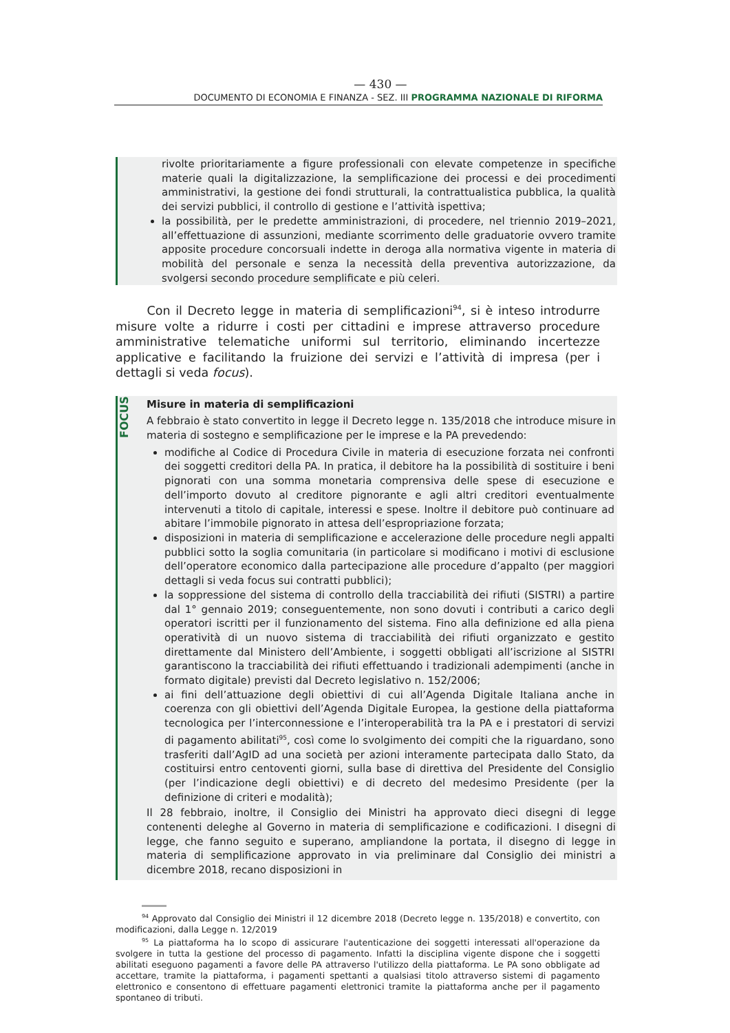— 430 —
DOCUMENTO DI ECONOMIA E FINANZA - SEZ. III PROGRAMMA NAZIONALE DI RIFORMA
rivolte prioritariamente a figure professionali con elevate competenze in specifiche materie quali la digitalizzazione, la semplificazione dei processi e dei procedimenti amministrativi, la gestione dei fondi strutturali, la contrattualistica pubblica, la qualità dei servizi pubblici, il controllo di gestione e l’attività ispettiva;
la possibilità, per le predette amministrazioni, di procedere, nel triennio 2019–2021, all’effettuazione di assunzioni, mediante scorrimento delle graduatorie ovvero tramite apposite procedure concorsuali indette in deroga alla normativa vigente in materia di mobilità del personale e senza la necessità della preventiva autorizzazione, da svolgersi secondo procedure semplificate e più celeri.
Con il Decreto legge in materia di semplificazioni<sup>94</sup>, si è inteso introdurre misure volte a ridurre i costi per cittadini e imprese attraverso procedure amministrative telematiche uniformi sul territorio, eliminando incertezze applicative e facilitando la fruizione dei servizi e l’attività di impresa (per i dettagli si veda focus).
FOCUS
Misure in materia di semplificazioni
A febbraio è stato convertito in legge il Decreto legge n. 135/2018 che introduce misure in materia di sostegno e semplificazione per le imprese e la PA prevedendo:
modifiche al Codice di Procedura Civile in materia di esecuzione forzata nei confronti dei soggetti creditori della PA. In pratica, il debitore ha la possibilità di sostituire i beni pignorati con una somma monetaria comprensiva delle spese di esecuzione e dell’importo dovuto al creditore pignorante e agli altri creditori eventualmente intervenuti a titolo di capitale, interessi e spese. Inoltre il debitore può continuare ad abitare l’immobile pignorato in attesa dell’espropriazione forzata;
disposizioni in materia di semplificazione e accelerazione delle procedure negli appalti pubblici sotto la soglia comunitaria (in particolare si modificano i motivi di esclusione dell’operatore economico dalla partecipazione alle procedure d’appalto (per maggiori dettagli si veda focus sui contratti pubblici);
la soppressione del sistema di controllo della tracciabilità dei rifiuti (SISTRI) a partire dal 1° gennaio 2019; conseguentemente, non sono dovuti i contributi a carico degli operatori iscritti per il funzionamento del sistema. Fino alla definizione ed alla piena operatività di un nuovo sistema di tracciabilità dei rifiuti organizzato e gestito direttamente dal Ministero dell’Ambiente, i soggetti obbligati all’iscrizione al SISTRI garantiscono la tracciabilità dei rifiuti effettuando i tradizionali adempimenti (anche in formato digitale) previsti dal Decreto legislativo n. 152/2006;
ai fini dell’attuazione degli obiettivi di cui all’Agenda Digitale Italiana anche in coerenza con gli obiettivi dell’Agenda Digitale Europea, la gestione della piattaforma tecnologica per l’interconnessione e l’interoperabilità tra la PA e i prestatori di servizi di pagamento abilitati<sup>95</sup>, così come lo svolgimento dei compiti che la riguardano, sono trasferiti dall’AgID ad una società per azioni interamente partecipata dallo Stato, da costituirsi entro centoventi giorni, sulla base di direttiva del Presidente del Consiglio (per l’indicazione degli obiettivi) e di decreto del medesimo Presidente (per la definizione di criteri e modalità);
Il 28 febbraio, inoltre, il Consiglio dei Ministri ha approvato dieci disegni di legge contenenti deleghe al Governo in materia di semplificazione e codificazioni. I disegni di legge, che fanno seguito e superano, ampliandone la portata, il disegno di legge in materia di semplificazione approvato in via preliminare dal Consiglio dei ministri a dicembre 2018, recano disposizioni in
<sup>94</sup> Approvato dal Consiglio dei Ministri il 12 dicembre 2018 (Decreto legge n. 135/2018) e convertito, con modificazioni, dalla Legge n. 12/2019
<sup>95</sup> La piattaforma ha lo scopo di assicurare l'autenticazione dei soggetti interessati all'operazione da svolgere in tutta la gestione del processo di pagamento. Infatti la disciplina vigente dispone che i soggetti abilitati eseguono pagamenti a favore delle PA attraverso l'utilizzo della piattaforma. Le PA sono obbligate ad accettare, tramite la piattaforma, i pagamenti spettanti a qualsiasi titolo attraverso sistemi di pagamento elettronico e consentono di effettuare pagamenti elettronici tramite la piattaforma anche per il pagamento spontaneo di tributi.